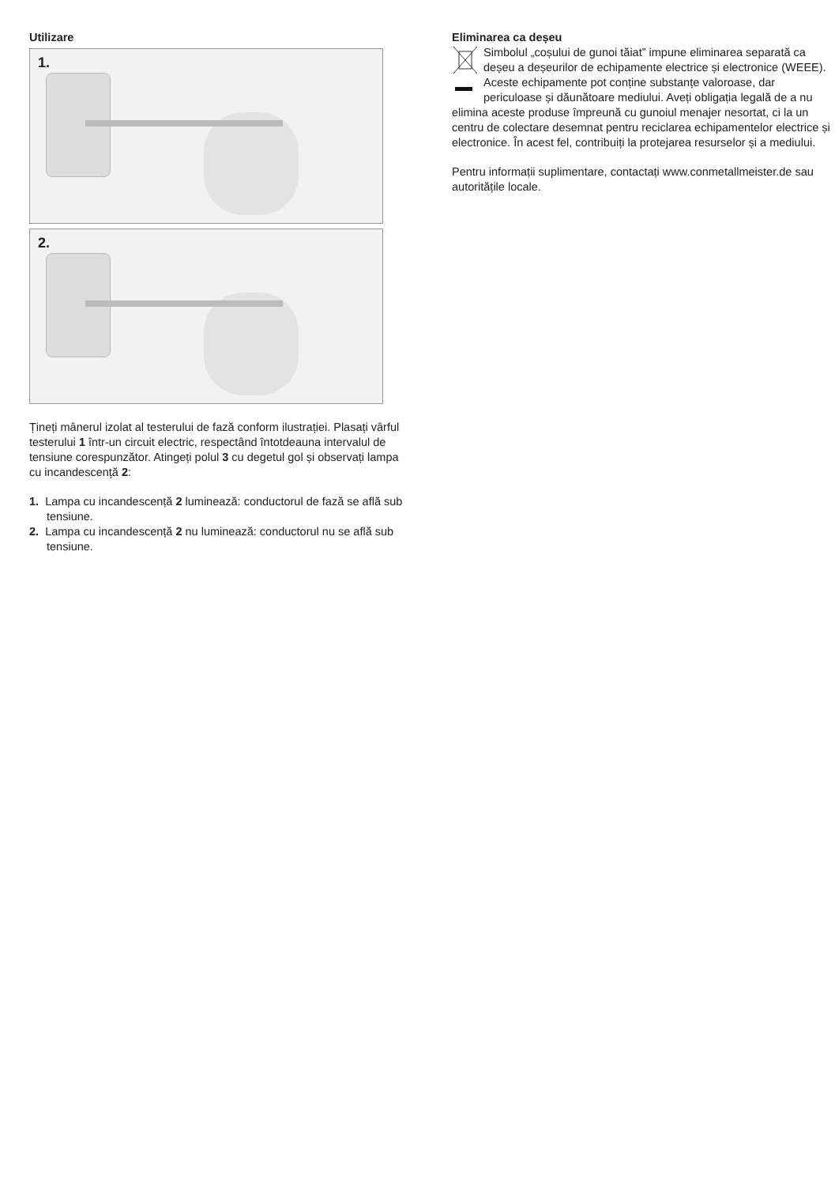Utilizare
1.
2.
Țineți mânerul izolat al testerului de fază conform ilustrației. Plasați vârful testerului 1 într-un circuit electric, respectând întotdeauna intervalul de tensiune corespunzător. Atingeți polul 3 cu degetul gol și observați lampa cu incandescență 2:
1. Lampa cu incandescență 2 luminează: conductorul de fază se află sub tensiune.
2. Lampa cu incandescență 2 nu luminează: conductorul nu se află sub tensiune.
Eliminarea ca deșeu
Simbolul „coșului de gunoi tăiat” impune eliminarea separată ca deșeu a deșeurilor de echipamente electrice și electronice (WEEE). Aceste echipamente pot conține substanțe valoroase, dar periculoase și dăunătoare mediului. Aveți obligația legală de a nu elimina aceste produse împreună cu gunoiul menajer nesortat, ci la un centru de colectare desemnat pentru reciclarea echipamentelor electrice și electronice. În acest fel, contribuiți la protejarea resurselor și a mediului.
Pentru informații suplimentare, contactați www.conmetallmeister.de sau autoritățile locale.